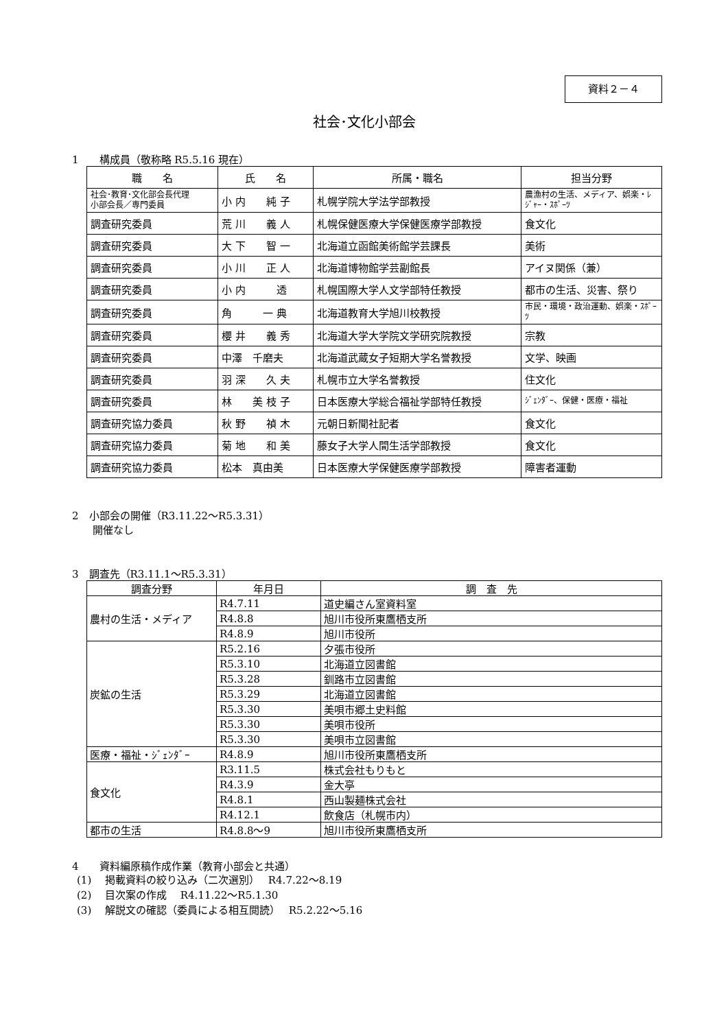資料２－４
社会･文化小部会
1　　構成員（敬称略 R5.5.16 現在）
| 職 名 | 氏 名 | 所属・職名 | 担当分野 |
| --- | --- | --- | --- |
| 社会･教育･文化部会長代理 小部会長／専門委員 | 小 内 純 子 | 札幌学院大学法学部教授 | 農漁村の生活、メディア、娯楽・ﾚｼﾞｬｰ・ｽﾎﾟｰﾂ |
| 調査研究委員 | 荒 川 義 人 | 札幌保健医療大学保健医療学部教授 | 食文化 |
| 調査研究委員 | 大 下 智 一 | 北海道立函館美術館学芸課長 | 美術 |
| 調査研究委員 | 小 川 正 人 | 北海道博物館学芸副館長 | アイヌ関係（兼） |
| 調査研究委員 | 小 内 透 | 札幌国際大学人文学部特任教授 | 都市の生活、災害、祭り |
| 調査研究委員 | 角 一 典 | 北海道教育大学旭川校教授 | 市民・環境・政治運動、娯楽・ｽﾎﾟｰﾂ |
| 調査研究委員 | 櫻 井 義 秀 | 北海道大学大学院文学研究院教授 | 宗教 |
| 調査研究委員 | 中澤 千磨夫 | 北海道武蔵女子短期大学名誉教授 | 文学、映画 |
| 調査研究委員 | 羽 深 久 夫 | 札幌市立大学名誉教授 | 住文化 |
| 調査研究委員 | 林 美 枝 子 | 日本医療大学総合福祉学部特任教授 | ｼﾞｪﾝﾀﾞｰ、保健・医療・福祉 |
| 調査研究協力委員 | 秋 野 禎 木 | 元朝日新聞社記者 | 食文化 |
| 調査研究協力委員 | 菊 地 和 美 | 藤女子大学人間生活学部教授 | 食文化 |
| 調査研究協力委員 | 松本 真由美 | 日本医療大学保健医療学部教授 | 障害者運動 |
2　小部会の開催（R3.11.22～R5.3.31）
　　開催なし
3　調査先（R3.11.1～R5.3.31）
| 調査分野 | 年月日 | 調 査 先 |
| --- | --- | --- |
| 農村の生活・メディア | R4.7.11 | 道史編さん室資料室 |
| | R4.8.8 | 旭川市役所東鷹栖支所 |
| | R4.8.9 | 旭川市役所 |
| 炭鉱の生活 | R5.2.16 | 夕張市役所 |
| | R5.3.10 | 北海道立図書館 |
| | R5.3.28 | 釧路市立図書館 |
| | R5.3.29 | 北海道立図書館 |
| | R5.3.30 | 美唄市郷土史料館 |
| | R5.3.30 | 美唄市役所 |
| | R5.3.30 | 美唄市立図書館 |
| 医療・福祉・ｼﾞｪﾝﾀﾞｰ | R4.8.9 | 旭川市役所東鷹栖支所 |
| 食文化 | R3.11.5 | 株式会社もりもと |
| | R4.3.9 | 金大亭 |
| | R4.8.1 | 西山製麺株式会社 |
| | R4.12.1 | 飲食店（札幌市内） |
| 都市の生活 | R4.8.8～9 | 旭川市役所東鷹栖支所 |
4　　資料編原稿作成作業（教育小部会と共通）
(1)　 掲載資料の絞り込み（二次選別）　 R4.7.22～8.19
(2)　 目次案の作成　 R4.11.22～R5.1.30
(3)　 解説文の確認（委員による相互閲読）　 R5.2.22～5.16